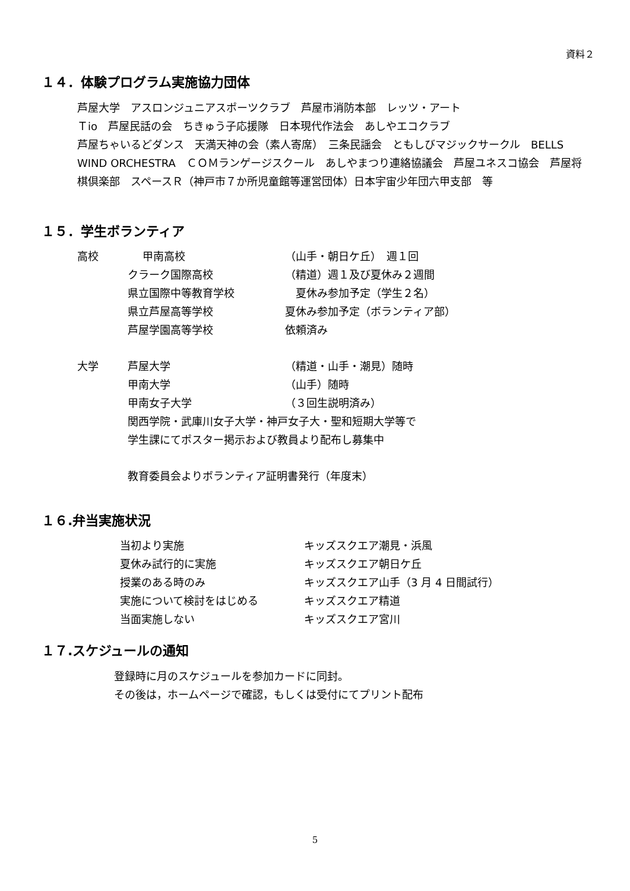資料２
１４．体験プログラム実施協力団体
芦屋大学　アスロンジュニアスポーツクラブ　芦屋市消防本部　レッツ・アート
Ｔio　芦屋民話の会　ちきゅう子応援隊　日本現代作法会　あしやエコクラブ
芦屋ちゃいるどダンス　天満天神の会（素人寄席）　三条民謡会　ともしびマジックサークル　BELLS WIND ORCHESTRA　ＣＯＭランゲージスクール　あしやまつり連絡協議会　芦屋ユネスコ協会　芦屋将棋倶楽部　スペースＲ（神戸市７か所児童館等運営団体）日本宇宙少年団六甲支部　等
１５．学生ボランティア
| 高校 | 甲南高校 | （山手・朝日ケ丘） 週１回 |
| | クラーク国際高校 | （精道）週１及び夏休み２週間 |
| | 県立国際中等教育学校 | 夏休み参加予定（学生２名） |
| | 県立芦屋高等学校 | 夏休み参加予定（ボランティア部） |
| | 芦屋学園高等学校 | 依頼済み |
| 大学 | 芦屋大学 | （精道・山手・潮見）随時 |
| | 甲南大学 | （山手）随時 |
| | 甲南女子大学 | （３回生説明済み） |
| | 関西学院・武庫川女子大学・神戸女子大・聖和短期大学等で | |
| | 学生課にてポスター掲示および教員より配布し募集中 | |
| | 教育委員会よりボランティア証明書発行（年度末） | |
１６.弁当実施状況
| 当初より実施 | キッズスクエア潮見・浜風 |
| 夏休み試行的に実施 | キッズスクエア朝日ケ丘 |
| 授業のある時のみ | キッズスクエア山手（3 月 4 日間試行） |
| 実施について検討をはじめる | キッズスクエア精道 |
| 当面実施しない | キッズスクエア宮川 |
１７.スケジュールの通知
登録時に月のスケジュールを参加カードに同封。
その後は，ホームページで確認，もしくは受付にてプリント配布
5